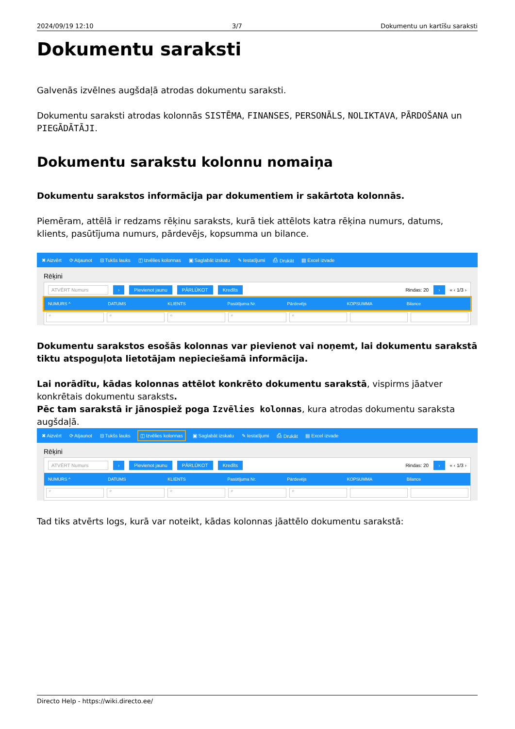2024/09/19 12:10 3/7 Dokumentu un kartīšu saraksti
Dokumentu saraksti
Galvenās izvēlnes augšdaļā atrodas dokumentu saraksti.
Dokumentu saraksti atrodas kolonnās SISTĒMA, FINANSES, PERSONĀLS, NOLIKTAVA, PĀRDOŠANA un PIEGĀDĀTĀJI.
Dokumentu sarakstu kolonnu nomaiņa
Dokumentu sarakstos informācija par dokumentiem ir sakārtota kolonnās.
Piemēram, attēlā ir redzams rēķinu saraksts, kurā tiek attēlots katra rēķina numurs, datums, klients, pasūtījuma numurs, pārdevējs, kopsumma un bilance.
✖ Aizvērt ⟳ Atjaunot ⊟ Tukšs lauks ◫ Izvēlies kolonnas ▣ Saglabāt izskatu ✎ Iestatījumi ⎙ Drukāt ▤ Excel izvade
Rēķini
ATVĒRT Numurs › Pievienot jaunu PĀRLŪKOT Kredīts Rindas: 20 › « ‹ 1/3 ›
NUMURS ^ DATUMS KLIENTS Pasūtījuma Nr. Pārdevējs KOPSUMMA Bilance
⌕ ⌕ ⌕ ⌕ ⌕
Dokumentu sarakstos esošās kolonnas var pievienot vai noņemt, lai dokumentu sarakstā tiktu atspoguļota lietotājam nepieciešamā informācija.
Lai norādītu, kādas kolonnas attēlot konkrēto dokumentu sarakstā, vispirms jāatver konkrētais dokumentu saraksts.
Pēc tam sarakstā ir jānospiež poga Izvēlies kolonnas, kura atrodas dokumentu saraksta augšdaļā.
✖ Aizvērt ⟳ Atjaunot ⊟ Tukšs lauks ◫ Izvēlies kolonnas ▣ Saglabāt izskatu ✎ Iestatījumi ⎙ Drukāt ▤ Excel izvade
Rēķini
ATVĒRT Numurs › Pievienot jaunu PĀRLŪKOT Kredīts Rindas: 20 › « ‹ 1/3 ›
NUMURS ^ DATUMS KLIENTS Pasūtījuma Nr. Pārdevējs KOPSUMMA Bilance
⌕ ⌕ ⌕ ⌕ ⌕
Tad tiks atvērts logs, kurā var noteikt, kādas kolonnas jāattēlo dokumentu sarakstā:
Directo Help - https://wiki.directo.ee/